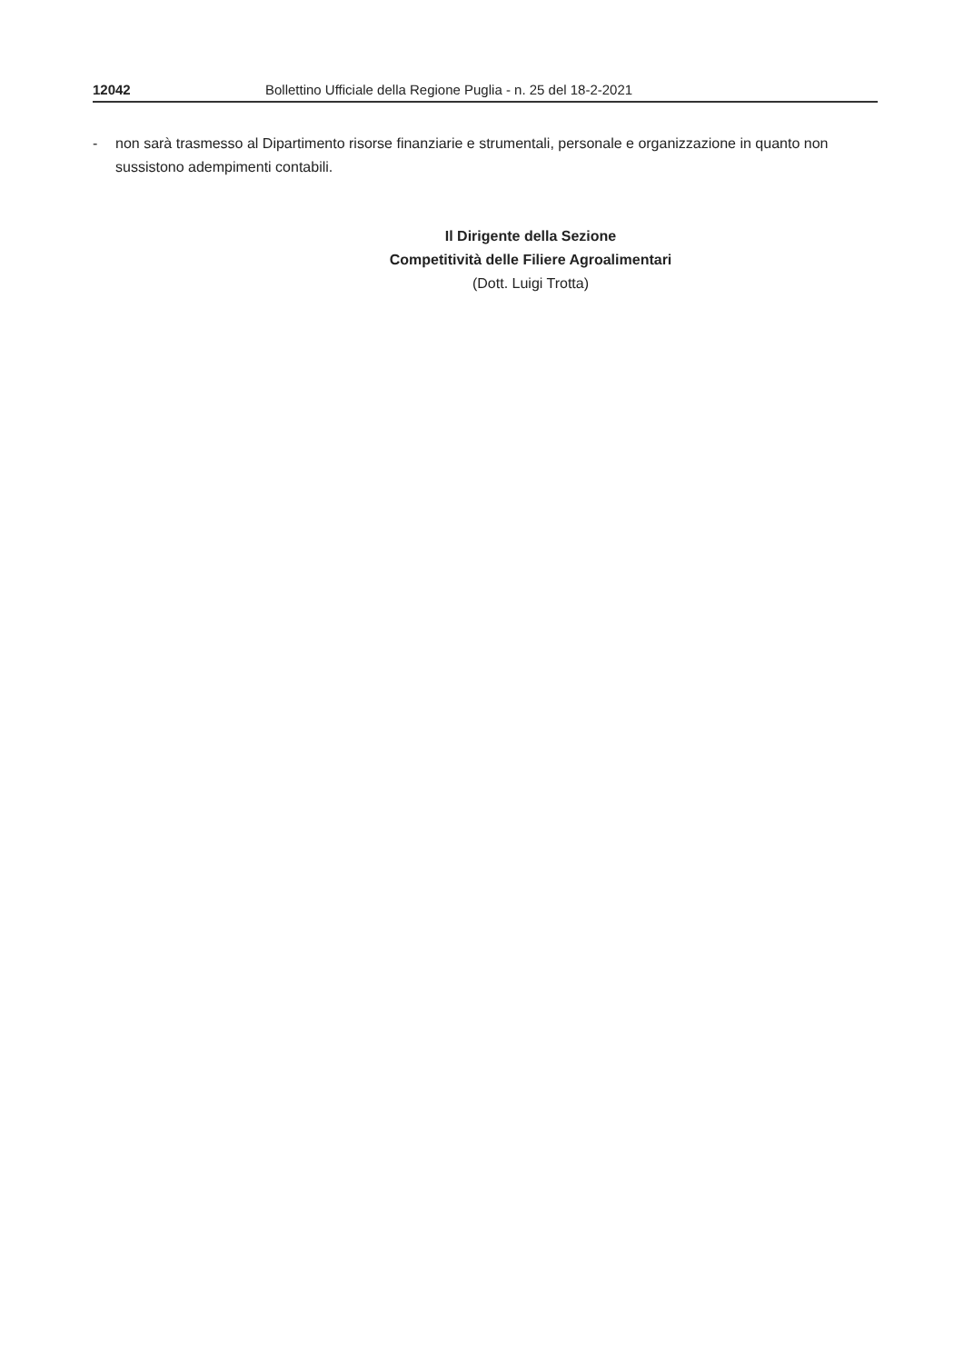12042 Bollettino Ufficiale della Regione Puglia - n. 25 del 18-2-2021
- non sarà trasmesso al Dipartimento risorse finanziarie e strumentali, personale e organizzazione in quanto non sussistono adempimenti contabili.
Il Dirigente della Sezione
Competitività delle Filiere Agroalimentari
(Dott. Luigi Trotta)